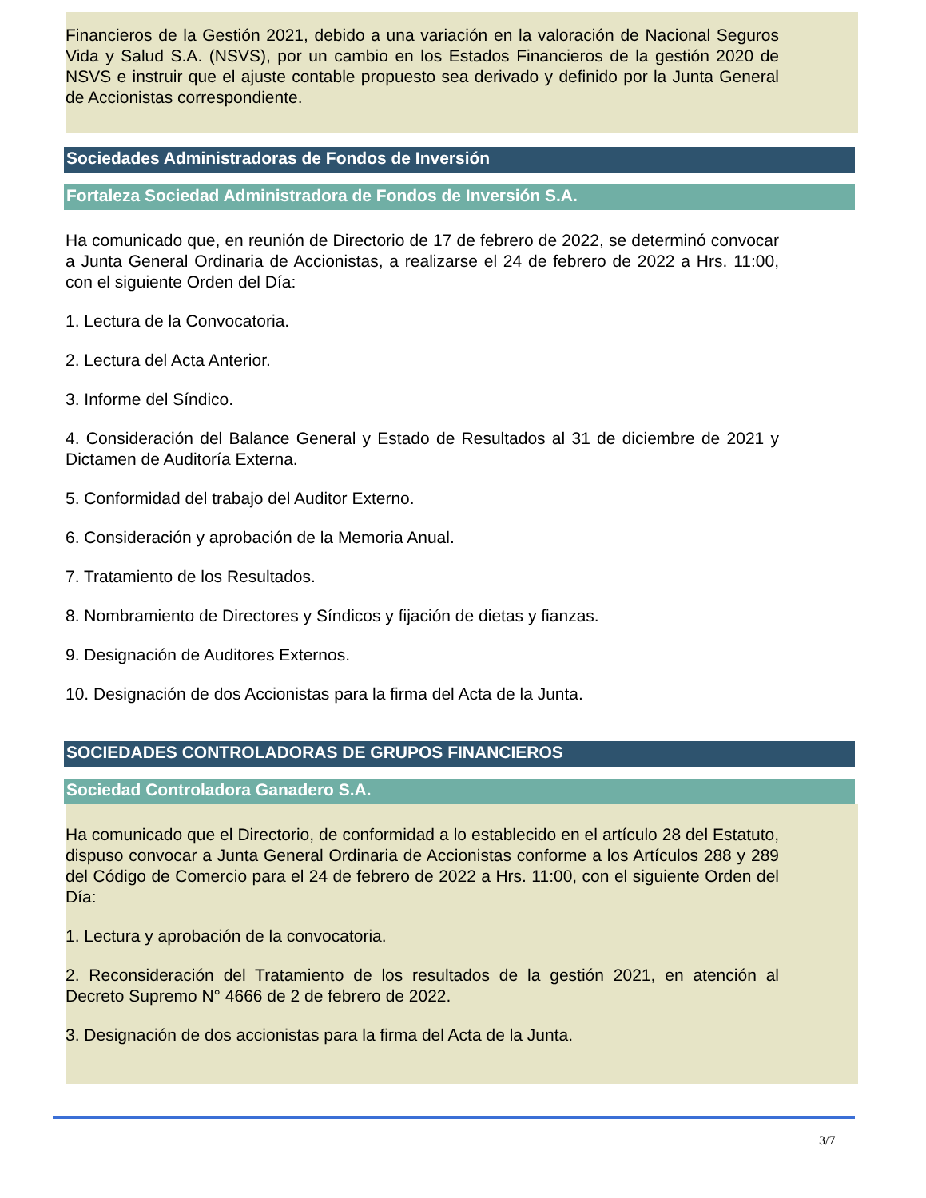Financieros de la Gestión 2021, debido a una variación en la valoración de Nacional Seguros Vida y Salud S.A. (NSVS), por un cambio en los Estados Financieros de la gestión 2020 de NSVS e instruir que el ajuste contable propuesto sea derivado y definido por la Junta General de Accionistas correspondiente.
Sociedades Administradoras de Fondos de Inversión
Fortaleza Sociedad Administradora de Fondos de Inversión S.A.
Ha comunicado que, en reunión de Directorio de 17 de febrero de 2022, se determinó convocar a Junta General Ordinaria de Accionistas, a realizarse el 24 de febrero de 2022 a Hrs. 11:00, con el siguiente Orden del Día:
1. Lectura de la Convocatoria.
2. Lectura del Acta Anterior.
3. Informe del Síndico.
4. Consideración del Balance General y Estado de Resultados al 31 de diciembre de 2021 y Dictamen de Auditoría Externa.
5. Conformidad del trabajo del Auditor Externo.
6. Consideración y aprobación de la Memoria Anual.
7. Tratamiento de los Resultados.
8. Nombramiento de Directores y Síndicos y fijación de dietas y fianzas.
9. Designación de Auditores Externos.
10. Designación de dos Accionistas para la firma del Acta de la Junta.
SOCIEDADES CONTROLADORAS DE GRUPOS FINANCIEROS
Sociedad Controladora Ganadero S.A.
Ha comunicado que el Directorio, de conformidad a lo establecido en el artículo 28 del Estatuto, dispuso convocar a Junta General Ordinaria de Accionistas conforme a los Artículos 288 y 289 del Código de Comercio para el 24 de febrero de 2022 a Hrs. 11:00, con el siguiente Orden del Día:
1. Lectura y aprobación de la convocatoria.
2. Reconsideración del Tratamiento de los resultados de la gestión 2021, en atención al Decreto Supremo N° 4666 de 2 de febrero de 2022.
3. Designación de dos accionistas para la firma del Acta de la Junta.
3/7